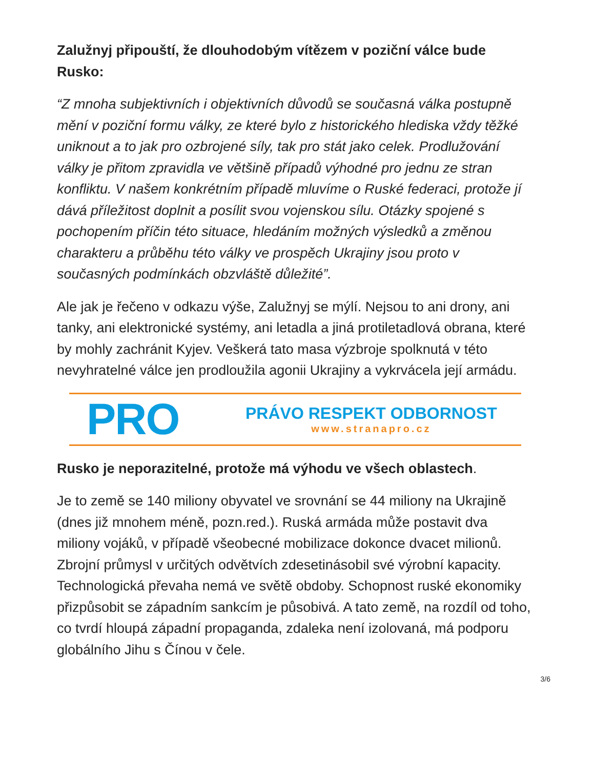Zalužnyj připouští, že dlouhodobým vítězem v poziční válce bude Rusko:
“Z mnoha subjektivních i objektivních důvodů se současná válka postupně mění v poziční formu války, ze které bylo z historického hlediska vždy těžké uniknout a to jak pro ozbrojené síly, tak pro stát jako celek. Prodlužování války je přitom zpravidla ve většině případů výhodné pro jednu ze stran konfliktu. V našem konkrétním případě mluvíme o Ruské federaci, protože jí dává příležitost doplnit a posílit svou vojenskou sílu. Otázky spojené s pochopením příčin této situace, hledáním možných výsledků a změnou charakteru a průběhu této války ve prospěch Ukrajiny jsou proto v současných podmínkách obzvláště důležité”.
Ale jak je řečeno v odkazu výše, Zalužnyj se mýlí. Nejsou to ani drony, ani tanky, ani elektronické systémy, ani letadla a jiná protiletadlová obrana, které by mohly zachránit Kyjev. Veškerá tato masa výzbroje spolknutá v této nevyhratelné válce jen prodloužila agonii Ukrajiny a vykrvácela její armádu.
PRO
PRÁVO RESPEKT ODBORNOST
www.stranapro.cz
Rusko je neporazitelné, protože má výhodu ve všech oblastech.
Je to země se 140 miliony obyvatel ve srovnání se 44 miliony na Ukrajině (dnes již mnohem méně, pozn.red.). Ruská armáda může postavit dva miliony vojáků, v případě všeobecné mobilizace dokonce dvacet milionů. Zbrojní průmysl v určitých odvětvích zdesetinásobil své výrobní kapacity. Technologická převaha nemá ve světě obdoby. Schopnost ruské ekonomiky přizpůsobit se západním sankcím je působivá. A tato země, na rozdíl od toho, co tvrdí hloupá západní propaganda, zdaleka není izolovaná, má podporu globálního Jihu s Čínou v čele.
3/6